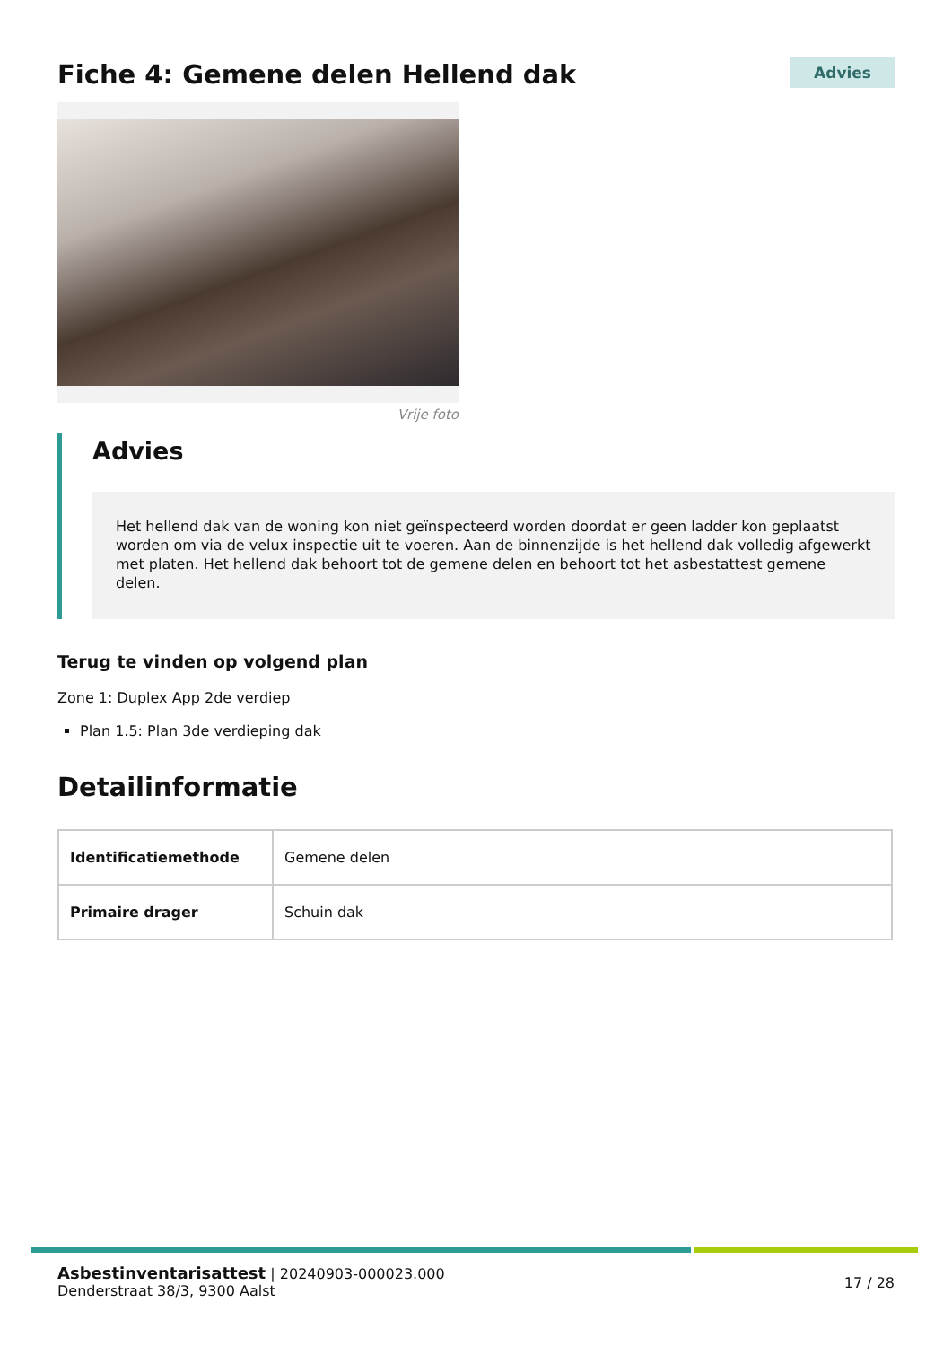Fiche 4: Gemene delen Hellend dak
Advies
Vrije foto
Advies
Het hellend dak van de woning kon niet geïnspecteerd worden doordat er geen ladder kon geplaatst worden om via de velux inspectie uit te voeren. Aan de binnenzijde is het hellend dak volledig afgewerkt met platen. Het hellend dak behoort tot de gemene delen en behoort tot het asbestattest gemene delen.
Terug te vinden op volgend plan
Zone 1: Duplex App 2de verdiep
Plan 1.5: Plan 3de verdieping dak
Detailinformatie
| Identificatiemethode | Gemene delen |
| Primaire drager | Schuin dak |
Asbestinventarisattest | 20240903-000023.000
Denderstraat 38/3, 9300 Aalst
17 / 28